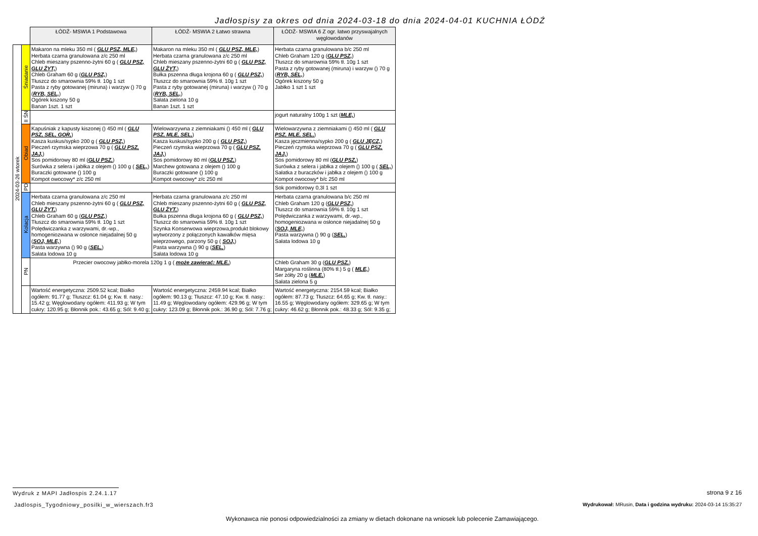Jadłospisy za okres od dnia 2024-03-18 do dnia 2024-04-01 KUCHNIA ŁÓDŹ
| | | ŁÓDŹ- MSWIA 1 Podstawowa | ŁÓDŹ- MSWIA 2 Łatwo strawna | ŁÓDŹ- MSWIA 6 Z ogr. łatwo przyswajalnych węglowodanów |
| 2024-03-26 wtorek | Śniadanie | Makaron na mleku 350 ml ( GLU PSZ, MLE, ) Herbata czarna granulowana z/c 250 ml Chleb mieszany pszenno-żytni 60 g ( GLU PSZ, GLU ŻYT, ) Chleb Graham 60 g ( GLU PSZ, ) Tłuszcz do smarownia 59% tł. 10g 1 szt Pasta z ryby gotowanej (miruna) i warzyw () 70 g ( RYB, SEL, ) Ogórek kiszony 50 g Banan 1szt. 1 szt | Makaron na mleku 350 ml ( GLU PSZ, MLE, ) Herbata czarna granulowana z/c 250 ml Chleb mieszany pszenno-żytni 60 g ( GLU PSZ, GLU ŻYT, ) Bułka pszenna długa krojona 60 g ( GLU PSZ, ) Tłuszcz do smarownia 59% tł. 10g 1 szt Pasta z ryby gotowanej (miruna) i warzyw () 70 g ( RYB, SEL, ) Sałata zielona 10 g Banan 1szt. 1 szt | Herbata czarna granulowana b/c 250 ml Chleb Graham 120 g ( GLU PSZ, ) Tłuszcz do smarownia 59% tł. 10g 1 szt Pasta z ryby gotowanej (miruna) i warzyw () 70 g ( RYB, SEL, ) Ogórek kiszony 50 g Jabłko 1 szt 1 szt |
| | II ŚN | | | jogurt naturalny 100g 1 szt ( MLE, ) |
| | Obiad | Kapuśniak z kapusty kiszonej () 450 ml ( GLU PSZ, SEL, GOR, ) Kasza kuskus/sypko 200 g ( GLU PSZ, ) Pieczeń rzymska wieprzowa 70 g ( GLU PSZ, JAJ, ) Sos pomidorowy 80 ml ( GLU PSZ, ) Surówka z selera i jabłka z olejem () 100 g ( SEL, ) Buraczki gotowane () 100 g Kompot owocowy* z/c 250 ml | Wielowarzywna z ziemniakami () 450 ml ( GLU PSZ, MLE, SEL, ) Kasza kuskus/sypko 200 g ( GLU PSZ, ) Pieczeń rzymska wieprzowa 70 g ( GLU PSZ, JAJ, ) Sos pomidorowy 80 ml ( GLU PSZ, ) Marchew gotowana z olejem () 100 g Buraczki gotowane () 100 g Kompot owocowy* z/c 250 ml | Wielowarzywna z ziemniakami () 450 ml ( GLU PSZ, MLE, SEL, ) Kasza jęczmienna/sypko 200 g ( GLU JĘCZ, ) Pieczeń rzymska wieprzowa 70 g ( GLU PSZ, JAJ, ) Sos pomidorowy 80 ml ( GLU PSZ, ) Surówka z selera i jabłka z olejem () 100 g ( SEL, ) Sałatka z buraczków i jabłka z olejem () 100 g Kompot owocowy* b/c 250 ml |
| | PD | | | Sok pomidorowy 0,3l 1 szt |
| | Kolacja | Herbata czarna granulowana z/c 250 ml Chleb mieszany pszenno-żytni 60 g ( GLU PSZ, GLU ŻYT, ) Chleb Graham 60 g ( GLU PSZ, ) Tłuszcz do smarownia 59% tł. 10g 1 szt Polędwiczanka z warzywami, dr.-wp., homogeniozwana w osłonce niejadalnej 50 g ( SOJ, MLE, ) Pasta warzywna () 90 g ( SEL, ) Sałata lodowa 10 g | Herbata czarna granulowana z/c 250 ml Chleb mieszany pszenno-żytni 60 g ( GLU PSZ, GLU ŻYT, ) Bułka pszenna długa krojona 60 g ( GLU PSZ, ) Tłuszcz do smarownia 59% tł. 10g 1 szt Szynka Konserwowa wieprzowa,produkt blokowy wytworzony z połączonych kawałków mięsa wieprzowego, parzony 50 g ( SOJ, ) Pasta warzywna () 90 g ( SEL, ) Sałata lodowa 10 g | Herbata czarna granulowana b/c 250 ml Chleb Graham 120 g ( GLU PSZ, ) Tłuszcz do smarownia 59% tł. 10g 1 szt Polędwiczanka z warzywami, dr.-wp., homogeniozwana w osłonce niejadalnej 50 g ( SOJ, MLE, ) Pasta warzywna () 90 g ( SEL, ) Sałata lodowa 10 g |
| | PN | Przecier owocowy jabłko-morela 120g 1 g ( może zawierać: MLE, ) | | Chleb Graham 30 g ( GLU PSZ, ) Margaryna roślinna (80% tł.) 5 g ( MLE, ) Ser żółty 20 g ( MLE, ) Sałata zielona 5 g |
| | | Wartość energetyczna: 2509.52 kcal; Białko ogółem: 91.77 g; Tłuszcz: 61.04 g; Kw. tł. nasy.: 15.42 g; Węglowodany ogółem: 411.93 g; W tym cukry: 120.95 g; Błonnik pok.: 43.65 g; Sól: 9.40 g; | Wartość energetyczna: 2459.94 kcal; Białko ogółem: 90.13 g; Tłuszcz: 47.10 g; Kw. tł. nasy.: 11.49 g; Węglowodany ogółem: 429.96 g; W tym cukry: 123.09 g; Błonnik pok.: 36.90 g; Sól: 7.76 g; | Wartość energetyczna: 2154.59 kcal; Białko ogółem: 87.73 g; Tłuszcz: 64.65 g; Kw. tł. nasy.: 16.55 g; Węglowodany ogółem: 329.65 g; W tym cukry: 46.62 g; Błonnik pok.: 48.33 g; Sól: 9.35 g; |
Wydruk z MAPI Jadłospis 2.24.1.17
strona 9 z 16
Jadlospis_Tygodniowy_posilki_w_wierszach.fr3
Wydrukował: MRusin, Data i godzina wydruku: 2024-03-14 15:35:27
Wykonawca nie ponosi odpowiedzialności za zmiany w dietach dokonane na wniosek lub polecenie Zamawiającego.